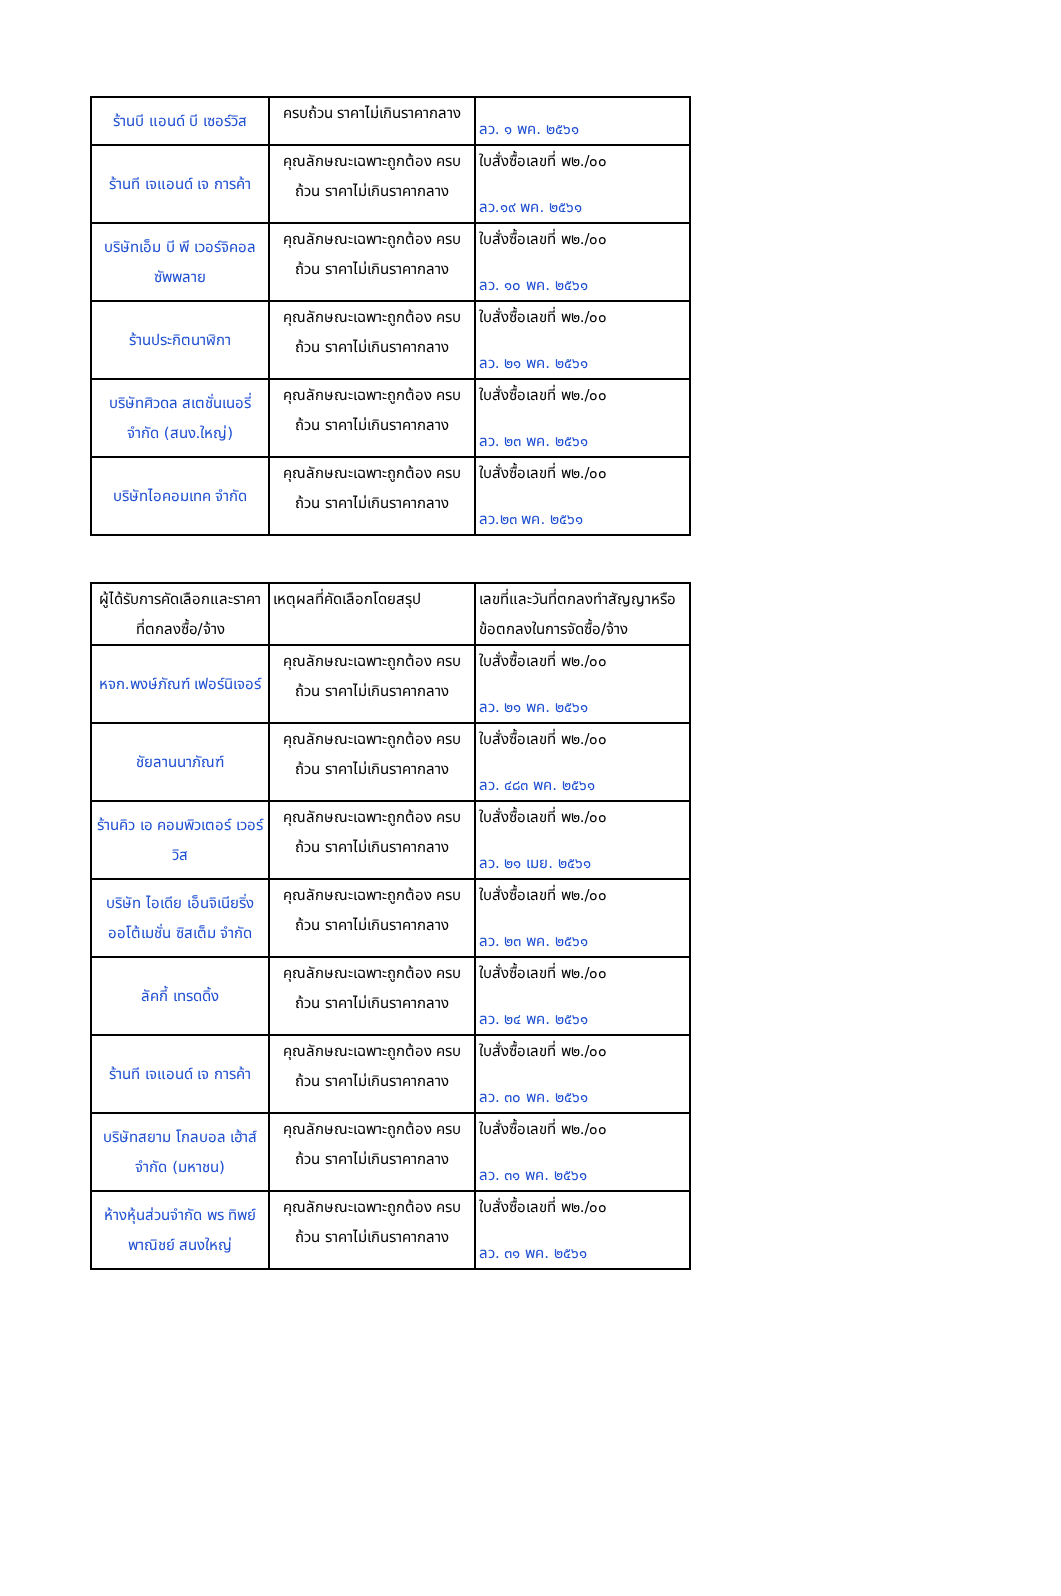| ร้านบี แอนด์ บี เซอร์วิส | ครบถ้วน ราคาไม่เกินราคากลาง | ลว. ๑ พค. ๒๕๖๑ |
| ร้านที เจแอนด์ เจ การค้า | คุณลักษณะเฉพาะถูกต้อง ครบถ้วน ราคาไม่เกินราคากลาง | ใบสั่งซื้อเลขที่ พ๒./๐๐ ลว.๑๙ พค. ๒๕๖๑ |
| บริษัทเอ็ม บี พี เวอร์จิคอล ซัพพลาย | คุณลักษณะเฉพาะถูกต้อง ครบถ้วน ราคาไม่เกินราคากลาง | ใบสั่งซื้อเลขที่ พ๒./๐๐ ลว. ๑๐ พค. ๒๕๖๑ |
| ร้านประกิตนาฬิกา | คุณลักษณะเฉพาะถูกต้อง ครบถ้วน ราคาไม่เกินราคากลาง | ใบสั่งซื้อเลขที่ พ๒./๐๐ ลว. ๒๑ พค. ๒๕๖๑ |
| บริษัทศิวดล สเตชั่นเนอรี่ จำกัด (สนง.ใหญ่) | คุณลักษณะเฉพาะถูกต้อง ครบถ้วน ราคาไม่เกินราคากลาง | ใบสั่งซื้อเลขที่ พ๒./๐๐ ลว. ๒๓ พค. ๒๕๖๑ |
| บริษัทไอคอมเทค จำกัด | คุณลักษณะเฉพาะถูกต้อง ครบถ้วน ราคาไม่เกินราคากลาง | ใบสั่งซื้อเลขที่ พ๒./๐๐ ลว.๒๓ พค. ๒๕๖๑ |
| ผู้ได้รับการคัดเลือกและราคาที่ตกลงซื้อ/จ้าง | เหตุผลที่คัดเลือกโดยสรุป | เลขที่และวันที่ตกลงทำสัญญาหรือข้อตกลงในการจัดซื้อ/จ้าง |
| --- | --- | --- |
| หจก.พงษ์ภัณฑ์ เฟอร์นิเจอร์ | คุณลักษณะเฉพาะถูกต้อง ครบถ้วน ราคาไม่เกินราคากลาง | ใบสั่งซื้อเลขที่ พ๒./๐๐ ลว. ๒๑ พค. ๒๕๖๑ |
| ชัยลานนาภัณฑ์ | คุณลักษณะเฉพาะถูกต้อง ครบถ้วน ราคาไม่เกินราคากลาง | ใบสั่งซื้อเลขที่ พ๒./๐๐ ลว. ๔๘๓ พค. ๒๕๖๑ |
| ร้านคิว เอ คอมพิวเตอร์ เวอร์วิส | คุณลักษณะเฉพาะถูกต้อง ครบถ้วน ราคาไม่เกินราคากลาง | ใบสั่งซื้อเลขที่ พ๒./๐๐ ลว. ๒๑ เมย. ๒๕๖๑ |
| บริษัท ไอเดีย เอ็นจิเนียริ่ง ออโต้เมชั่น ซิสเต็ม จำกัด | คุณลักษณะเฉพาะถูกต้อง ครบถ้วน ราคาไม่เกินราคากลาง | ใบสั่งซื้อเลขที่ พ๒./๐๐ ลว. ๒๓ พค. ๒๕๖๑ |
| ลัคกี้ เทรดดิ้ง | คุณลักษณะเฉพาะถูกต้อง ครบถ้วน ราคาไม่เกินราคากลาง | ใบสั่งซื้อเลขที่ พ๒./๐๐ ลว. ๒๔ พค. ๒๕๖๑ |
| ร้านที เจแอนด์ เจ การค้า | คุณลักษณะเฉพาะถูกต้อง ครบถ้วน ราคาไม่เกินราคากลาง | ใบสั่งซื้อเลขที่ พ๒./๐๐ ลว. ๓๐ พค. ๒๕๖๑ |
| บริษัทสยาม โกลบอล เฮ้าส์ จำกัด (มหาชน) | คุณลักษณะเฉพาะถูกต้อง ครบถ้วน ราคาไม่เกินราคากลาง | ใบสั่งซื้อเลขที่ พ๒./๐๐ ลว. ๓๑ พค. ๒๕๖๑ |
| ห้างหุ้นส่วนจำกัด พร ทิพย์พาณิชย์ สนงใหญ่ | คุณลักษณะเฉพาะถูกต้อง ครบถ้วน ราคาไม่เกินราคากลาง | ใบสั่งซื้อเลขที่ พ๒./๐๐ ลว. ๓๑ พค. ๒๕๖๑ |